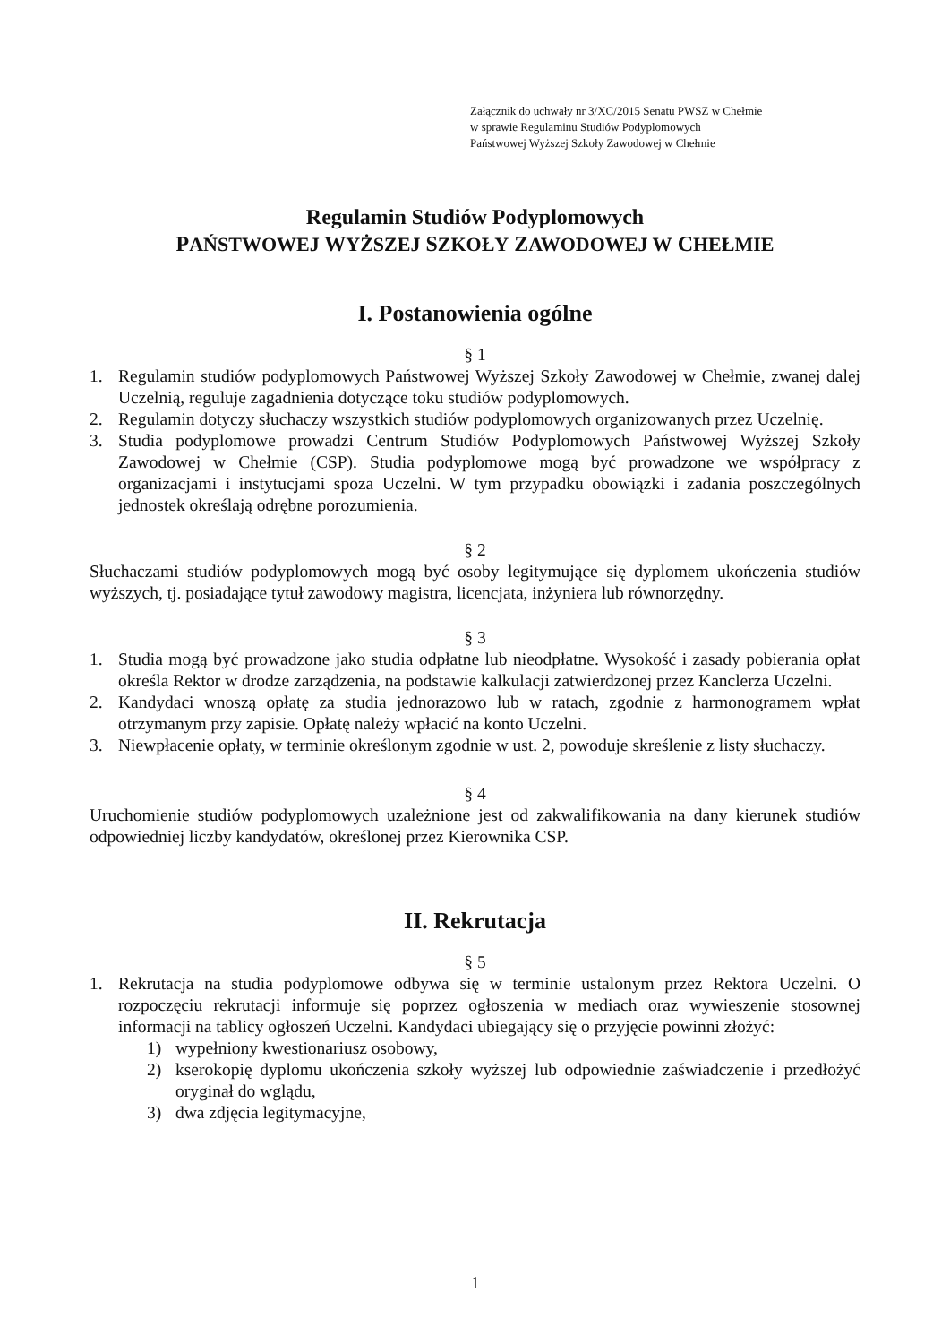Załącznik do uchwały nr 3/XC/2015 Senatu PWSZ w Chełmie
w sprawie Regulaminu Studiów Podyplomowych
Państwowej Wyższej Szkoły Zawodowej w Chełmie
Regulamin Studiów Podyplomowych
PAŃSTWOWEJ WYŻSZEJ SZKOŁY ZAWODOWEJ W CHEŁMIE
I. Postanowienia ogólne
§ 1
1. Regulamin studiów podyplomowych Państwowej Wyższej Szkoły Zawodowej w Chełmie, zwanej dalej Uczelnią, reguluje zagadnienia dotyczące toku studiów podyplomowych.
2. Regulamin dotyczy słuchaczy wszystkich studiów podyplomowych organizowanych przez Uczelnię.
3. Studia podyplomowe prowadzi Centrum Studiów Podyplomowych Państwowej Wyższej Szkoły Zawodowej w Chełmie (CSP). Studia podyplomowe mogą być prowadzone we współpracy z organizacjami i instytucjami spoza Uczelni. W tym przypadku obowiązki i zadania poszczególnych jednostek określają odrębne porozumienia.
§ 2
Słuchaczami studiów podyplomowych mogą być osoby legitymujące się dyplomem ukończenia studiów wyższych, tj. posiadające tytuł zawodowy magistra, licencjata, inżyniera lub równorzędny.
§ 3
1. Studia mogą być prowadzone jako studia odpłatne lub nieodpłatne. Wysokość i zasady pobierania opłat określa Rektor w drodze zarządzenia, na podstawie kalkulacji zatwierdzonej przez Kanclerza Uczelni.
2. Kandydaci wnoszą opłatę za studia jednorazowo lub w ratach, zgodnie z harmonogramem wpłat otrzymanym przy zapisie. Opłatę należy wpłacić na konto Uczelni.
3. Niewpłacenie opłaty, w terminie określonym zgodnie w ust. 2, powoduje skreślenie z listy słuchaczy.
§ 4
Uruchomienie studiów podyplomowych uzależnione jest od zakwalifikowania na dany kierunek studiów odpowiedniej liczby kandydatów, określonej przez Kierownika CSP.
II. Rekrutacja
§ 5
1. Rekrutacja na studia podyplomowe odbywa się w terminie ustalonym przez Rektora Uczelni. O rozpoczęciu rekrutacji informuje się poprzez ogłoszenia w mediach oraz wywieszenie stosownej informacji na tablicy ogłoszeń Uczelni. Kandydaci ubiegający się o przyjęcie powinni złożyć:
1) wypełniony kwestionariusz osobowy,
2) kserokopię dyplomu ukończenia szkoły wyższej lub odpowiednie zaświadczenie i przedłożyć oryginał do wglądu,
3) dwa zdjęcia legitymacyjne,
1